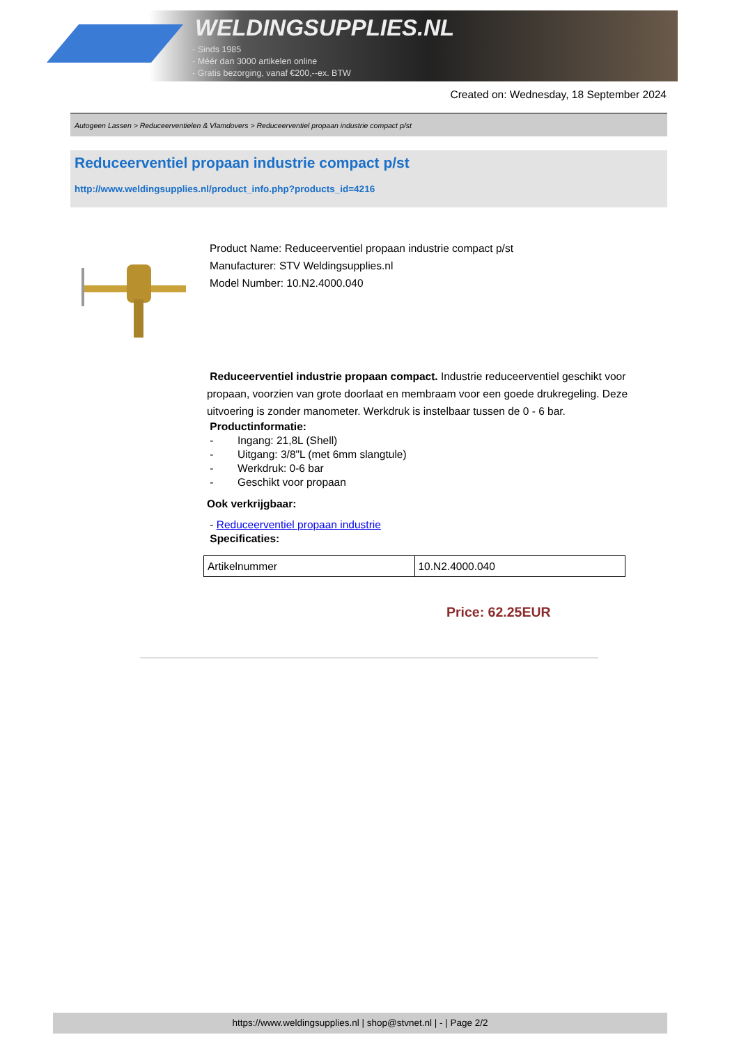WELDINGSUPPLIES.NL
- Sinds 1985
- Méér dan 3000 artikelen online
- Gratis bezorging, vanaf €200,--ex. BTW
Created on: Wednesday, 18 September 2024
Autogeen Lassen > Reduceerventielen & Vlamdovers > Reduceerventiel propaan industrie compact p/st
Reduceerventiel propaan industrie compact p/st
http://www.weldingsupplies.nl/product_info.php?products_id=4216
Product Name: Reduceerventiel propaan industrie compact p/st
Manufacturer: STV Weldingsupplies.nl
Model Number: 10.N2.4000.040
Reduceerventiel industrie propaan compact. Industrie reduceerventiel geschikt voor propaan, voorzien van grote doorlaat en membraam voor een goede drukregeling. Deze uitvoering is zonder manometer. Werkdruk is instelbaar tussen de 0 - 6 bar.
Productinformatie:
- Ingang: 21,8L (Shell)
- Uitgang: 3/8"L (met 6mm slangtule)
- Werkdruk: 0-6 bar
- Geschikt voor propaan
Ook verkrijgbaar:
- Reduceerventiel propaan industrie
Specificaties:
| Artikelnummer | 10.N2.4000.040 |
Price: 62.25EUR
https://www.weldingsupplies.nl | shop@stvnet.nl | - | Page 2/2